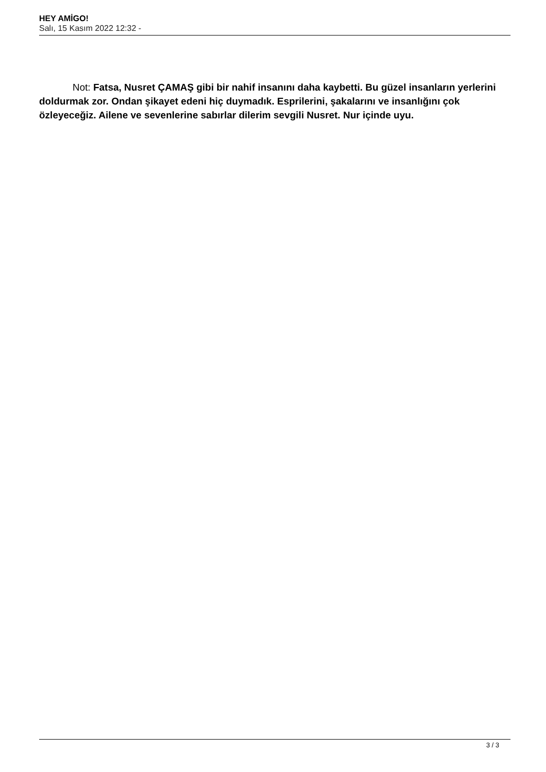HEY AMİGO!
Salı, 15 Kasım 2022 12:32 -
Not: Fatsa, Nusret ÇAMAŞ gibi bir nahif insanını daha kaybetti. Bu güzel insanların yerlerini doldurmak zor. Ondan şikayet edeni hiç duymadık. Esprilerini, şakalarını ve insanlığını çok özleyeceğiz. Ailene ve sevenlerine sabırlar dilerim sevgili Nusret. Nur içinde uyu.
3 / 3